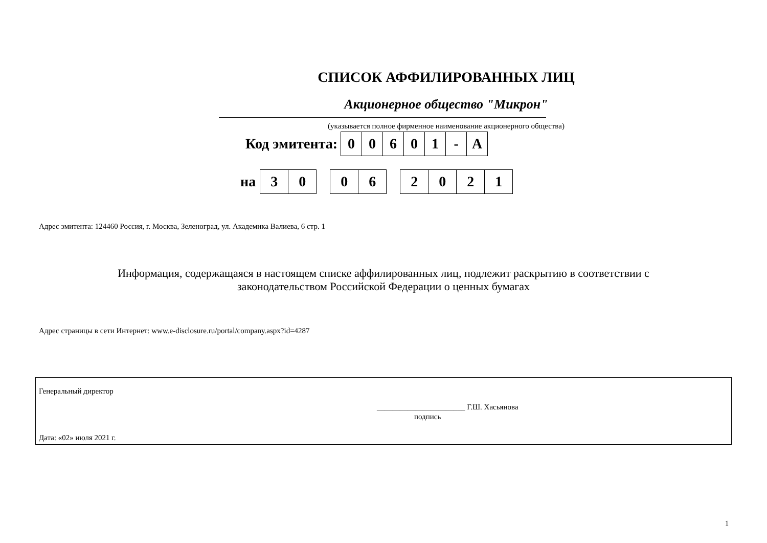СПИСОК АФФИЛИРОВАННЫХ ЛИЦ
Акционерное общество "Микрон"
(указывается полное фирменное наименование акционерного общества)
Код эмитента:
| 0 | 0 | 6 | 0 | 1 | - | A |
на
| 3 | 0 |
| 0 | 6 |
| 2 | 0 | 2 | 1 |
Адрес эмитента: 124460 Россия, г. Москва, Зеленоград, ул. Академика Валиева, 6 стр. 1
Информация, содержащаяся в настоящем списке аффилированных лиц, подлежит раскрытию в соответствии с
законодательством Российской Федерации о ценных бумагах
Адрес страницы в сети Интернет: www.e-disclosure.ru/portal/company.aspx?id=4287
Генеральный директор
_______________________ Г.Ш. Хасьянова
подпись
Дата: «02» июля 2021 г.
1